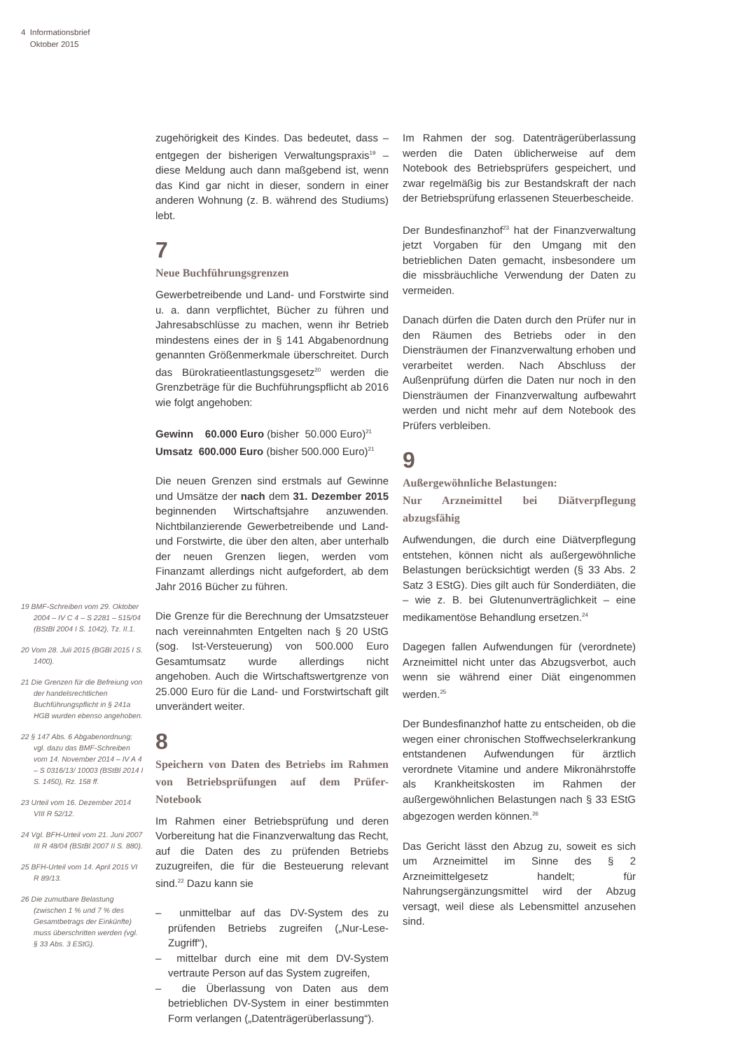4 Informationsbrief
Oktober 2015
19 BMF-Schreiben vom 29. Oktober 2004 – IV C 4 – S 2281 – 515/04 (BStBl 2004 I S. 1042), Tz. II.1.
20 Vom 28. Juli 2015 (BGBl 2015 I S. 1400).
21 Die Grenzen für die Befreiung von der handelsrechtlichen Buchführungspflicht in § 241a HGB wurden ebenso angehoben.
22 § 147 Abs. 6 Abgabenordnung; vgl. dazu das BMF-Schreiben vom 14. November 2014 – IV A 4 – S 0316/13/ 10003 (BStBl 2014 I S. 1450), Rz. 158 ff.
23 Urteil vom 16. Dezember 2014 VIII R 52/12.
24 Vgl. BFH-Urteil vom 21. Juni 2007 III R 48/04 (BStBl 2007 II S. 880).
25 BFH-Urteil vom 14. April 2015 VI R 89/13.
26 Die zumutbare Belastung (zwischen 1 % und 7 % des Gesamtbetrags der Einkünfte) muss überschritten werden (vgl. § 33 Abs. 3 EStG).
zugehörigkeit des Kindes. Das bedeutet, dass – entgegen der bisherigen Verwaltungspraxis<sup>19</sup> – diese Meldung auch dann maßgebend ist, wenn das Kind gar nicht in dieser, sondern in einer anderen Wohnung (z. B. während des Studiums) lebt.
7
Neue Buchführungsgrenzen
Gewerbetreibende und Land- und Forstwirte sind u. a. dann verpflichtet, Bücher zu führen und Jahresabschlüsse zu machen, wenn ihr Betrieb mindestens eines der in § 141 Abgabenordnung genannten Größenmerkmale überschreitet. Durch das Bürokratieentlastungsgesetz<sup>20</sup> werden die Grenzbeträge für die Buchführungspflicht ab 2016 wie folgt angehoben:
Gewinn 60.000 Euro (bisher 50.000 Euro)<sup>21</sup>
Umsatz 600.000 Euro (bisher 500.000 Euro)<sup>21</sup>
Die neuen Grenzen sind erstmals auf Gewinne und Umsätze der nach dem 31. Dezember 2015 beginnenden Wirtschaftsjahre anzuwenden. Nichtbilanzierende Gewerbetreibende und Land- und Forstwirte, die über den alten, aber unterhalb der neuen Grenzen liegen, werden vom Finanzamt allerdings nicht aufgefordert, ab dem Jahr 2016 Bücher zu führen.
Die Grenze für die Berechnung der Umsatzsteuer nach vereinnahmten Entgelten nach § 20 UStG (sog. Ist-Versteuerung) von 500.000 Euro Gesamtumsatz wurde allerdings nicht angehoben. Auch die Wirtschaftswertgrenze von 25.000 Euro für die Land- und Forstwirtschaft gilt unverändert weiter.
8
Speichern von Daten des Betriebs im Rahmen von Betriebsprüfungen auf dem Prüfer-Notebook
Im Rahmen einer Betriebsprüfung und deren Vorbereitung hat die Finanzverwaltung das Recht, auf die Daten des zu prüfenden Betriebs zuzugreifen, die für die Besteuerung relevant sind.<sup>22</sup> Dazu kann sie
– unmittelbar auf das DV-System des zu prüfenden Betriebs zugreifen („Nur-Lese-Zugriff“),
– mittelbar durch eine mit dem DV-System vertraute Person auf das System zugreifen,
– die Überlassung von Daten aus dem betrieblichen DV-System in einer bestimmten Form verlangen („Datenträgerüberlassung“).
Im Rahmen der sog. Datenträgerüberlassung werden die Daten üblicherweise auf dem Notebook des Betriebsprüfers gespeichert, und zwar regelmäßig bis zur Bestandskraft der nach der Betriebsprüfung erlassenen Steuerbescheide.
Der Bundesfinanzhof<sup>23</sup> hat der Finanzverwaltung jetzt Vorgaben für den Umgang mit den betrieblichen Daten gemacht, insbesondere um die missbräuchliche Verwendung der Daten zu vermeiden.
Danach dürfen die Daten durch den Prüfer nur in den Räumen des Betriebs oder in den Diensträumen der Finanzverwaltung erhoben und verarbeitet werden. Nach Abschluss der Außenprüfung dürfen die Daten nur noch in den Diensträumen der Finanzverwaltung aufbewahrt werden und nicht mehr auf dem Notebook des Prüfers verbleiben.
9
Außergewöhnliche Belastungen:
Nur Arzneimittel bei Diätverpflegung abzugsfähig
Aufwendungen, die durch eine Diätverpflegung entstehen, können nicht als außergewöhnliche Belastungen berücksichtigt werden (§ 33 Abs. 2 Satz 3 EStG). Dies gilt auch für Sonderdiäten, die – wie z. B. bei Glutenunverträglichkeit – eine medikamentöse Behandlung ersetzen.<sup>24</sup>
Dagegen fallen Aufwendungen für (verordnete) Arzneimittel nicht unter das Abzugsverbot, auch wenn sie während einer Diät eingenommen werden.<sup>25</sup>
Der Bundesfinanzhof hatte zu entscheiden, ob die wegen einer chronischen Stoffwechselerkrankung entstandenen Aufwendungen für ärztlich verordnete Vitamine und andere Mikronährstoffe als Krankheitskosten im Rahmen der außergewöhnlichen Belastungen nach § 33 EStG abgezogen werden können.<sup>26</sup>
Das Gericht lässt den Abzug zu, soweit es sich um Arzneimittel im Sinne des § 2 Arzneimittelgesetz handelt; für Nahrungsergänzungsmittel wird der Abzug versagt, weil diese als Lebensmittel anzusehen sind.